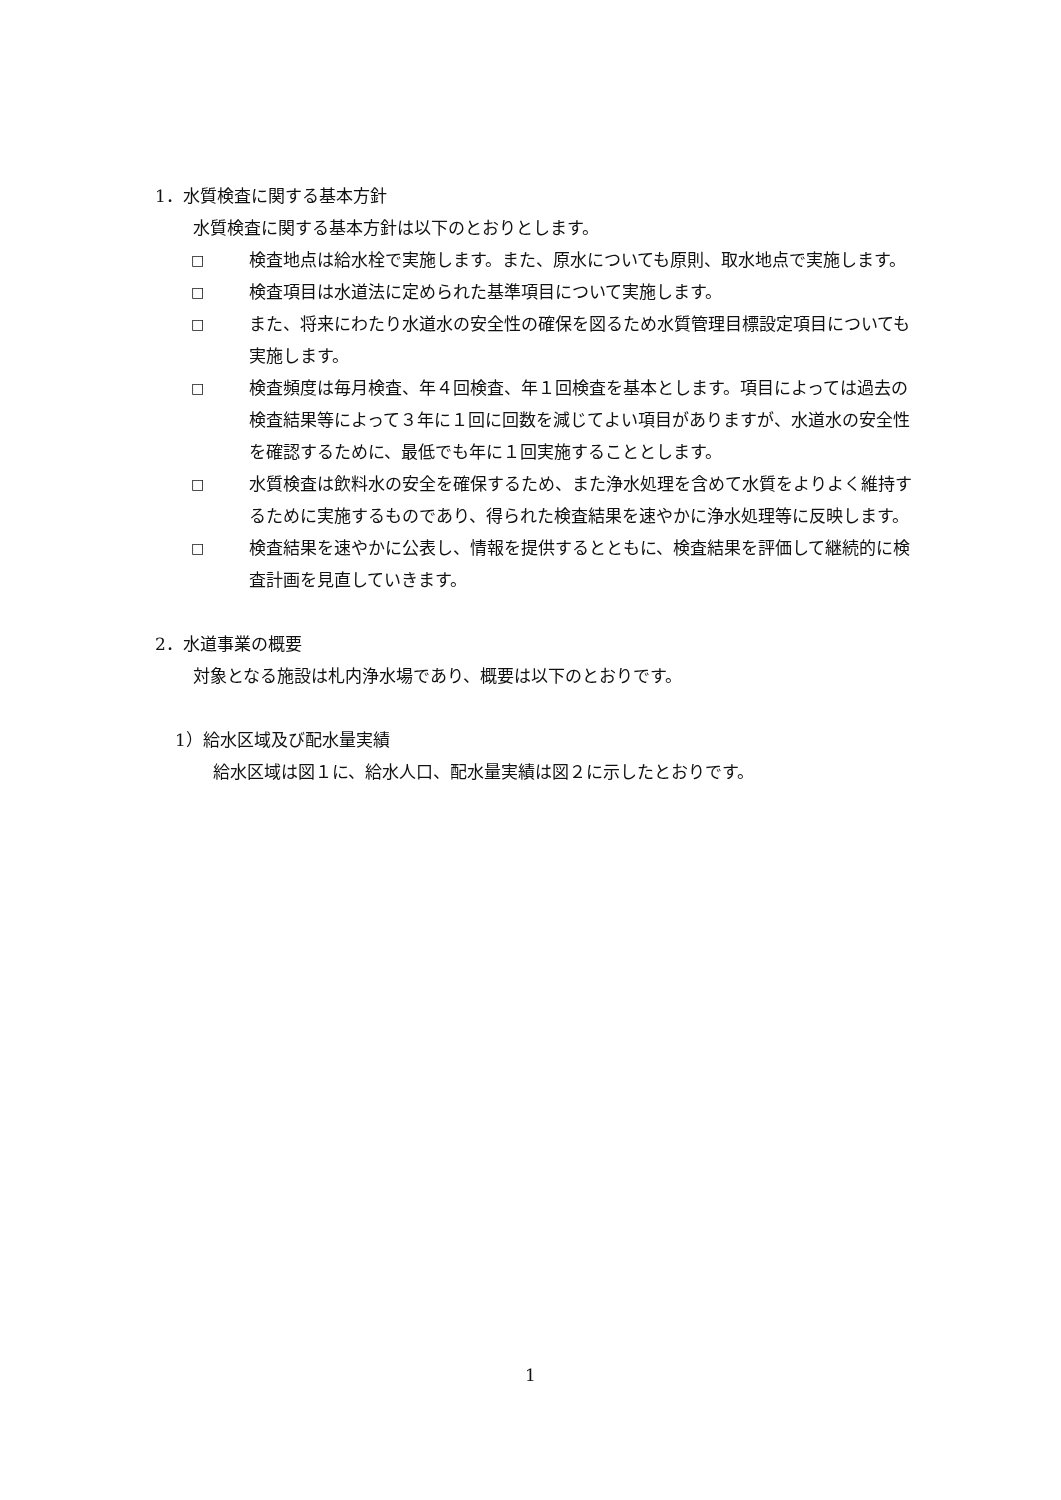1．水質検査に関する基本方針
水質検査に関する基本方針は以下のとおりとします。
□ 検査地点は給水栓で実施します。また、原水についても原則、取水地点で実施します。
□ 検査項目は水道法に定められた基準項目について実施します。
□ また、将来にわたり水道水の安全性の確保を図るため水質管理目標設定項目についても実施します。
□ 検査頻度は毎月検査、年４回検査、年１回検査を基本とします。項目によっては過去の検査結果等によって３年に１回に回数を減じてよい項目がありますが、水道水の安全性を確認するために、最低でも年に１回実施することとします。
□ 水質検査は飲料水の安全を確保するため、また浄水処理を含めて水質をよりよく維持するために実施するものであり、得られた検査結果を速やかに浄水処理等に反映します。
□ 検査結果を速やかに公表し、情報を提供するとともに、検査結果を評価して継続的に検査計画を見直していきます。
2．水道事業の概要
対象となる施設は札内浄水場であり、概要は以下のとおりです。
1）給水区域及び配水量実績
給水区域は図１に、給水人口、配水量実績は図２に示したとおりです。
1